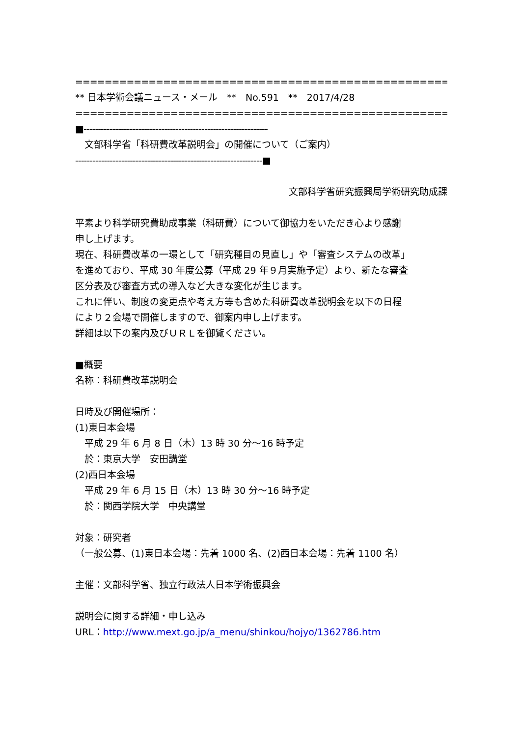==================================================================
** 日本学術会議ニュース・メール　**　No.591　**　2017/4/28
==================================================================
■----------------------------------------------------------------
　文部科学省「科研費改革説明会」の開催について（ご案内）
-----------------------------------------------------------------■
文部科学省研究振興局学術研究助成課
平素より科学研究費助成事業（科研費）について御協力をいただき心より感謝
申し上げます。
現在、科研費改革の一環として「研究種目の見直し」や「審査システムの改革」
を進めており、平成 30 年度公募（平成 29 年９月実施予定）より、新たな審査
区分表及び審査方式の導入など大きな変化が生じます。
これに伴い、制度の変更点や考え方等も含めた科研費改革説明会を以下の日程
により２会場で開催しますので、御案内申し上げます。
詳細は以下の案内及びＵＲＬを御覧ください。
■概要
名称：科研費改革説明会
日時及び開催場所：
(1)東日本会場
　平成 29 年 6 月 8 日（木）13 時 30 分～16 時予定
　於：東京大学　安田講堂
(2)西日本会場
　平成 29 年 6 月 15 日（木）13 時 30 分～16 時予定
　於：関西学院大学　中央講堂
対象：研究者
（一般公募、(1)東日本会場：先着 1000 名、(2)西日本会場：先着 1100 名）
主催：文部科学省、独立行政法人日本学術振興会
説明会に関する詳細・申し込み
URL：http://www.mext.go.jp/a_menu/shinkou/hojyo/1362786.htm